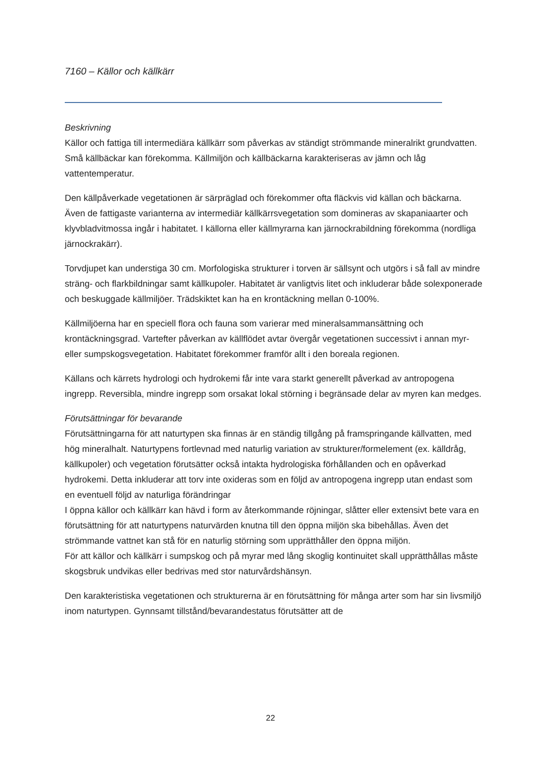7160 – Källor och källkärr
Beskrivning
Källor och fattiga till intermediära källkärr som påverkas av ständigt strömmande mineralrikt grundvatten. Små källbäckar kan förekomma. Källmiljön och källbäckarna karakteriseras av jämn och låg vattentemperatur.
Den källpåverkade vegetationen är särpräglad och förekommer ofta fläckvis vid källan och bäckarna. Även de fattigaste varianterna av intermediär källkärrsvegetation som domineras av skapaniaarter och klyvbladvitmossa ingår i habitatet. I källorna eller källmyrarna kan järnockrabildning förekomma (nordliga järnockrakärr).
Torvdjupet kan understiga 30 cm. Morfologiska strukturer i torven är sällsynt och utgörs i så fall av mindre sträng- och flarkbildningar samt källkupoler. Habitatet är vanligtvis litet och inkluderar både solexponerade och beskuggade källmiljöer. Trädskiktet kan ha en krontäckning mellan 0-100%.
Källmiljöerna har en speciell flora och fauna som varierar med mineralsammansättning och krontäckningsgrad. Vartefter påverkan av källflödet avtar övergår vegetationen successivt i annan myr- eller sumpskogsvegetation. Habitatet förekommer framför allt i den boreala regionen.
Källans och kärrets hydrologi och hydrokemi får inte vara starkt generellt påverkad av antropogena ingrepp. Reversibla, mindre ingrepp som orsakat lokal störning i begränsade delar av myren kan medges.
Förutsättningar för bevarande
Förutsättningarna för att naturtypen ska finnas är en ständig tillgång på framspringande källvatten, med hög mineralhalt. Naturtypens fortlevnad med naturlig variation av strukturer/formelement (ex. källdråg, källkupoler) och vegetation förutsätter också intakta hydrologiska förhållanden och en opåverkad hydrokemi. Detta inkluderar att torv inte oxideras som en följd av antropogena ingrepp utan endast som en eventuell följd av naturliga förändringar
I öppna källor och källkärr kan hävd i form av återkommande röjningar, slåtter eller extensivt bete vara en förutsättning för att naturtypens naturvärden knutna till den öppna miljön ska bibehållas. Även det strömmande vattnet kan stå för en naturlig störning som upprätthåller den öppna miljön.
För att källor och källkärr i sumpskog och på myrar med lång skoglig kontinuitet skall upprätthållas måste skogsbruk undvikas eller bedrivas med stor naturvårdshänsyn.
Den karakteristiska vegetationen och strukturerna är en förutsättning för många arter som har sin livsmiljö inom naturtypen. Gynnsamt tillstånd/bevarandestatus förutsätter att de
22